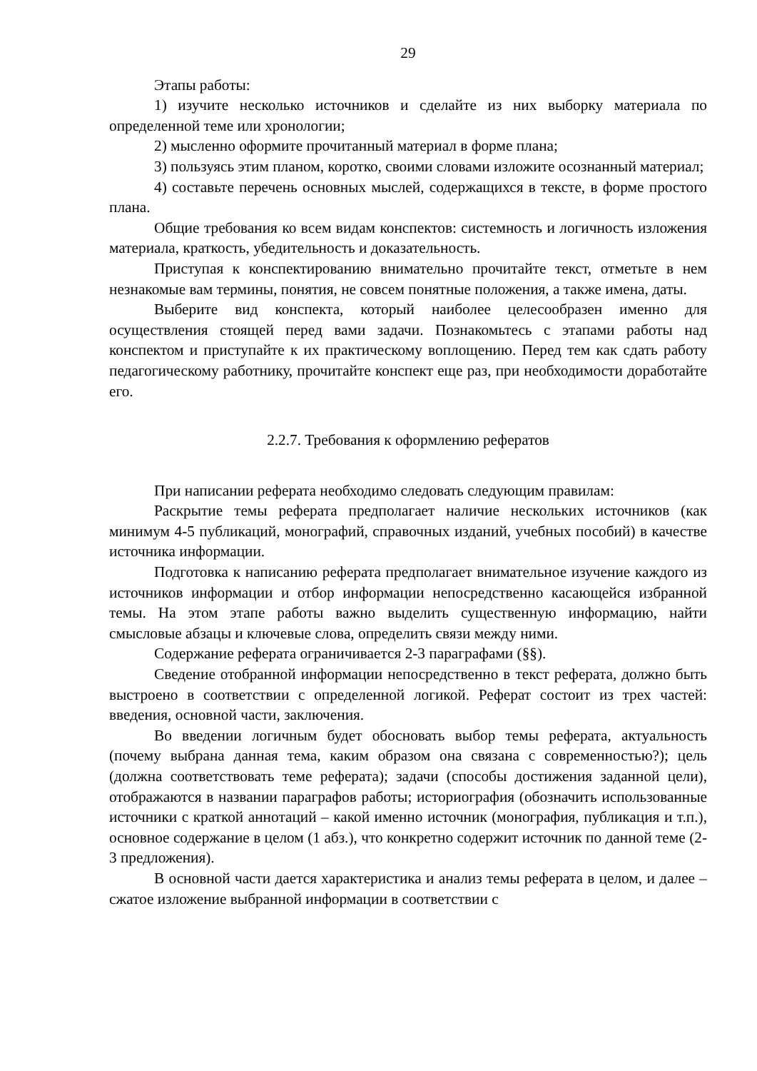29
Этапы работы:
1) изучите несколько источников и сделайте из них выборку материала по определенной теме или хронологии;
2) мысленно оформите прочитанный материал в форме плана;
3) пользуясь этим планом, коротко, своими словами изложите осознанный материал;
4) составьте перечень основных мыслей, содержащихся в тексте, в форме простого плана.
Общие требования ко всем видам конспектов: системность и логичность изложения материала, краткость, убедительность и доказательность.
Приступая к конспектированию внимательно прочитайте текст, отметьте в нем незнакомые вам термины, понятия, не совсем понятные положения, а также имена, даты.
Выберите вид конспекта, который наиболее целесообразен именно для осуществления стоящей перед вами задачи. Познакомьтесь с этапами работы над конспектом и приступайте к их практическому воплощению. Перед тем как сдать работу педагогическому работнику, прочитайте конспект еще раз, при необходимости доработайте его.
2.2.7. Требования к оформлению рефератов
При написании реферата необходимо следовать следующим правилам:
Раскрытие темы реферата предполагает наличие нескольких источников (как минимум 4-5 публикаций, монографий, справочных изданий, учебных пособий) в качестве источника информации.
Подготовка к написанию реферата предполагает внимательное изучение каждого из источников информации и отбор информации непосредственно касающейся избранной темы. На этом этапе работы важно выделить существенную информацию, найти смысловые абзацы и ключевые слова, определить связи между ними.
Содержание реферата ограничивается 2-3 параграфами (§§).
Сведение отобранной информации непосредственно в текст реферата, должно быть выстроено в соответствии с определенной логикой. Реферат состоит из трех частей: введения, основной части, заключения.
Во введении логичным будет обосновать выбор темы реферата, актуальность (почему выбрана данная тема, каким образом она связана с современностью?); цель (должна соответствовать теме реферата); задачи (способы достижения заданной цели), отображаются в названии параграфов работы; историография (обозначить использованные источники с краткой аннотаций – какой именно источник (монография, публикация и т.п.), основное содержание в целом (1 абз.), что конкретно содержит источник по данной теме (2-3 предложения).
В основной части дается характеристика и анализ темы реферата в целом, и далее – сжатое изложение выбранной информации в соответствии с